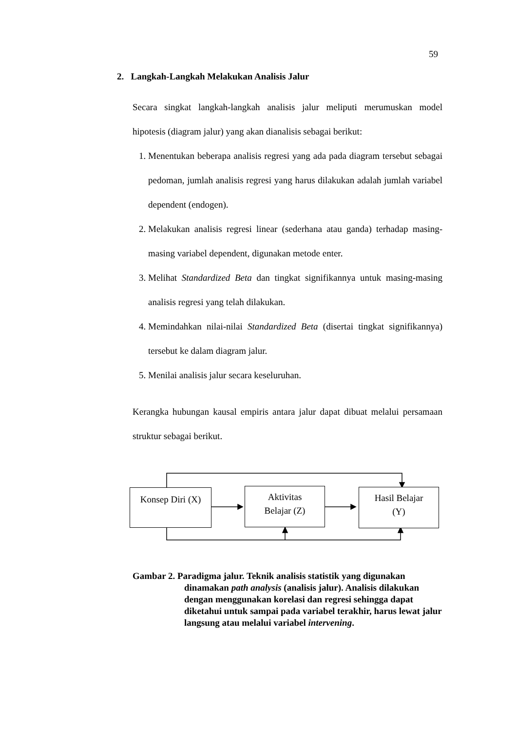59
2. Langkah-Langkah Melakukan Analisis Jalur
Secara singkat langkah-langkah analisis jalur meliputi merumuskan model hipotesis (diagram jalur) yang akan dianalisis sebagai berikut:
1. Menentukan beberapa analisis regresi yang ada pada diagram tersebut sebagai pedoman, jumlah analisis regresi yang harus dilakukan adalah jumlah variabel dependent (endogen).
2. Melakukan analisis regresi linear (sederhana atau ganda) terhadap masing-masing variabel dependent, digunakan metode enter.
3. Melihat Standardized Beta dan tingkat signifikannya untuk masing-masing analisis regresi yang telah dilakukan.
4. Memindahkan nilai-nilai Standardized Beta (disertai tingkat signifikannya) tersebut ke dalam diagram jalur.
5. Menilai analisis jalur secara keseluruhan.
Kerangka hubungan kausal empiris antara jalur dapat dibuat melalui persamaan struktur sebagai berikut.
Konsep Diri (X)
Aktivitas
Belajar (Z)
Hasil Belajar
(Y)
Gambar 2. Paradigma jalur. Teknik analisis statistik yang digunakan
dinamakan path analysis (analisis jalur). Analisis dilakukan dengan menggunakan korelasi dan regresi sehingga dapat diketahui untuk sampai pada variabel terakhir, harus lewat jalur langsung atau melalui variabel intervening.